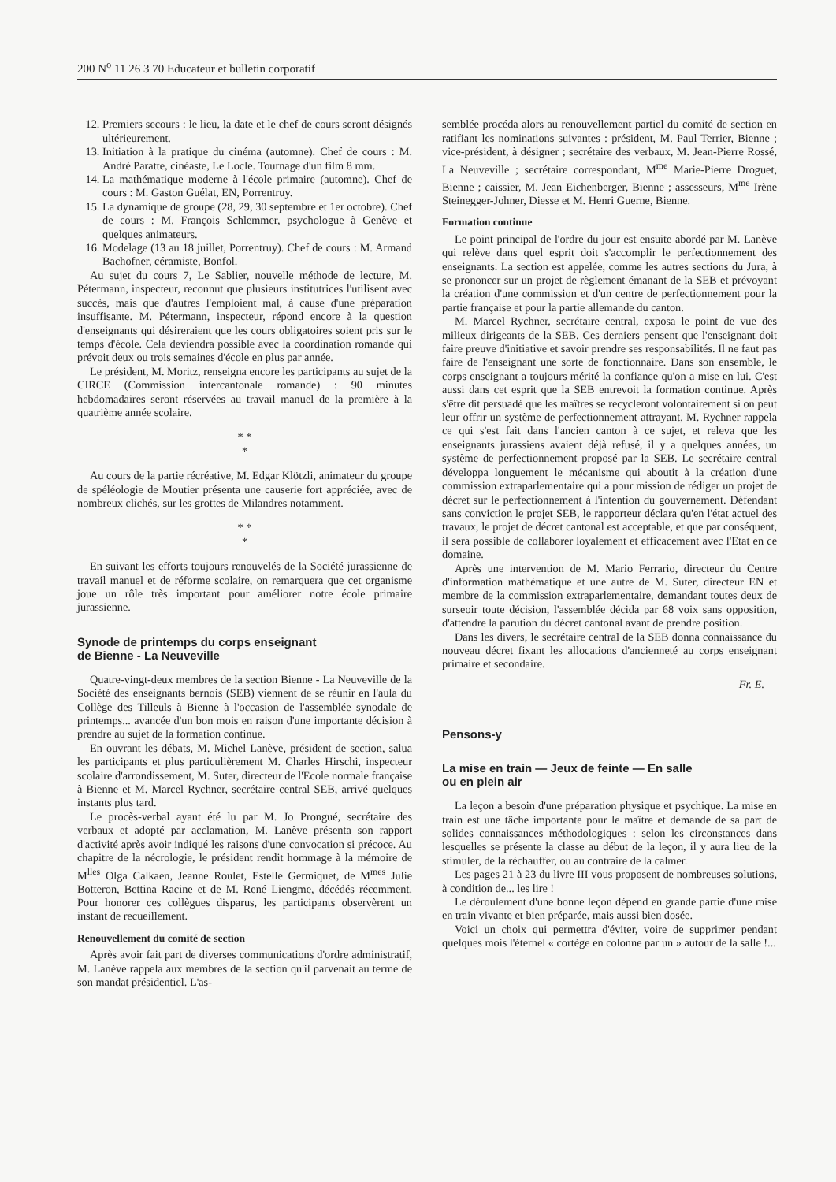200 N<sup>o</sup> 11 26 3 70 Educateur et bulletin corporatif
12. Premiers secours : le lieu, la date et le chef de cours seront désignés ultérieurement.
13. Initiation à la pratique du cinéma (automne). Chef de cours : M. André Paratte, cinéaste, Le Locle. Tournage d'un film 8 mm.
14. La mathématique moderne à l'école primaire (automne). Chef de cours : M. Gaston Guélat, EN, Porrentruy.
15. La dynamique de groupe (28, 29, 30 septembre et 1er octobre). Chef de cours : M. François Schlemmer, psychologue à Genève et quelques animateurs.
16. Modelage (13 au 18 juillet, Porrentruy). Chef de cours : M. Armand Bachofner, céramiste, Bonfol.
Au sujet du cours 7, Le Sablier, nouvelle méthode de lecture, M. Pétermann, inspecteur, reconnut que plusieurs institutrices l'utilisent avec succès, mais que d'autres l'emploient mal, à cause d'une préparation insuffisante. M. Pétermann, inspecteur, répond encore à la question d'enseignants qui désireraient que les cours obligatoires soient pris sur le temps d'école. Cela deviendra possible avec la coordination romande qui prévoit deux ou trois semaines d'école en plus par année.
Le président, M. Moritz, renseigna encore les participants au sujet de la CIRCE (Commission intercantonale romande) : 90 minutes hebdomadaires seront réservées au travail manuel de la première à la quatrième année scolaire.
* *
*
Au cours de la partie récréative, M. Edgar Klötzli, animateur du groupe de spéléologie de Moutier présenta une causerie fort appréciée, avec de nombreux clichés, sur les grottes de Milandres notamment.
* *
*
En suivant les efforts toujours renouvelés de la Société jurassienne de travail manuel et de réforme scolaire, on remarquera que cet organisme joue un rôle très important pour améliorer notre école primaire jurassienne.
Synode de printemps du corps enseignant
de Bienne - La Neuveville
Quatre-vingt-deux membres de la section Bienne - La Neuveville de la Société des enseignants bernois (SEB) viennent de se réunir en l'aula du Collège des Tilleuls à Bienne à l'occasion de l'assemblée synodale de printemps... avancée d'un bon mois en raison d'une importante décision à prendre au sujet de la formation continue.
En ouvrant les débats, M. Michel Lanève, président de section, salua les participants et plus particulièrement M. Charles Hirschi, inspecteur scolaire d'arrondissement, M. Suter, directeur de l'Ecole normale française à Bienne et M. Marcel Rychner, secrétaire central SEB, arrivé quelques instants plus tard.
Le procès-verbal ayant été lu par M. Jo Prongué, secrétaire des verbaux et adopté par acclamation, M. Lanève présenta son rapport d'activité après avoir indiqué les raisons d'une convocation si précoce. Au chapitre de la nécrologie, le président rendit hommage à la mémoire de M<sup>lles</sup> Olga Calkaen, Jeanne Roulet, Estelle Germiquet, de M<sup>mes</sup> Julie Botteron, Bettina Racine et de M. René Liengme, décédés récemment. Pour honorer ces collègues disparus, les participants observèrent un instant de recueillement.
Renouvellement du comité de section
Après avoir fait part de diverses communications d'ordre administratif, M. Lanève rappela aux membres de la section qu'il parvenait au terme de son mandat présidentiel. L'as-
semblée procéda alors au renouvellement partiel du comité de section en ratifiant les nominations suivantes : président, M. Paul Terrier, Bienne ; vice-président, à désigner ; secrétaire des verbaux, M. Jean-Pierre Rossé, La Neuveville ; secrétaire correspondant, M<sup>me</sup> Marie-Pierre Droguet, Bienne ; caissier, M. Jean Eichenberger, Bienne ; assesseurs, M<sup>me</sup> Irène Steinegger-Johner, Diesse et M. Henri Guerne, Bienne.
Formation continue
Le point principal de l'ordre du jour est ensuite abordé par M. Lanève qui relève dans quel esprit doit s'accomplir le perfectionnement des enseignants. La section est appelée, comme les autres sections du Jura, à se prononcer sur un projet de règlement émanant de la SEB et prévoyant la création d'une commission et d'un centre de perfectionnement pour la partie française et pour la partie allemande du canton.
M. Marcel Rychner, secrétaire central, exposa le point de vue des milieux dirigeants de la SEB. Ces derniers pensent que l'enseignant doit faire preuve d'initiative et savoir prendre ses responsabilités. Il ne faut pas faire de l'enseignant une sorte de fonctionnaire. Dans son ensemble, le corps enseignant a toujours mérité la confiance qu'on a mise en lui. C'est aussi dans cet esprit que la SEB entrevoit la formation continue. Après s'être dit persuadé que les maîtres se recycleront volontairement si on peut leur offrir un système de perfectionnement attrayant, M. Rychner rappela ce qui s'est fait dans l'ancien canton à ce sujet, et releva que les enseignants jurassiens avaient déjà refusé, il y a quelques années, un système de perfectionnement proposé par la SEB. Le secrétaire central développa longuement le mécanisme qui aboutit à la création d'une commission extraparlementaire qui a pour mission de rédiger un projet de décret sur le perfectionnement à l'intention du gouvernement. Défendant sans conviction le projet SEB, le rapporteur déclara qu'en l'état actuel des travaux, le projet de décret cantonal est acceptable, et que par conséquent, il sera possible de collaborer loyalement et efficacement avec l'Etat en ce domaine.
Après une intervention de M. Mario Ferrario, directeur du Centre d'information mathématique et une autre de M. Suter, directeur EN et membre de la commission extraparlementaire, demandant toutes deux de surseoir toute décision, l'assemblée décida par 68 voix sans opposition, d'attendre la parution du décret cantonal avant de prendre position.
Dans les divers, le secrétaire central de la SEB donna connaissance du nouveau décret fixant les allocations d'ancienneté au corps enseignant primaire et secondaire.
Fr. E.
Pensons-y
La mise en train — Jeux de feinte — En salle
ou en plein air
La leçon a besoin d'une préparation physique et psychique. La mise en train est une tâche importante pour le maître et demande de sa part de solides connaissances méthodologiques : selon les circonstances dans lesquelles se présente la classe au début de la leçon, il y aura lieu de la stimuler, de la réchauffer, ou au contraire de la calmer.
Les pages 21 à 23 du livre III vous proposent de nombreuses solutions, à condition de... les lire !
Le déroulement d'une bonne leçon dépend en grande partie d'une mise en train vivante et bien préparée, mais aussi bien dosée.
Voici un choix qui permettra d'éviter, voire de supprimer pendant quelques mois l'éternel « cortège en colonne par un » autour de la salle !...